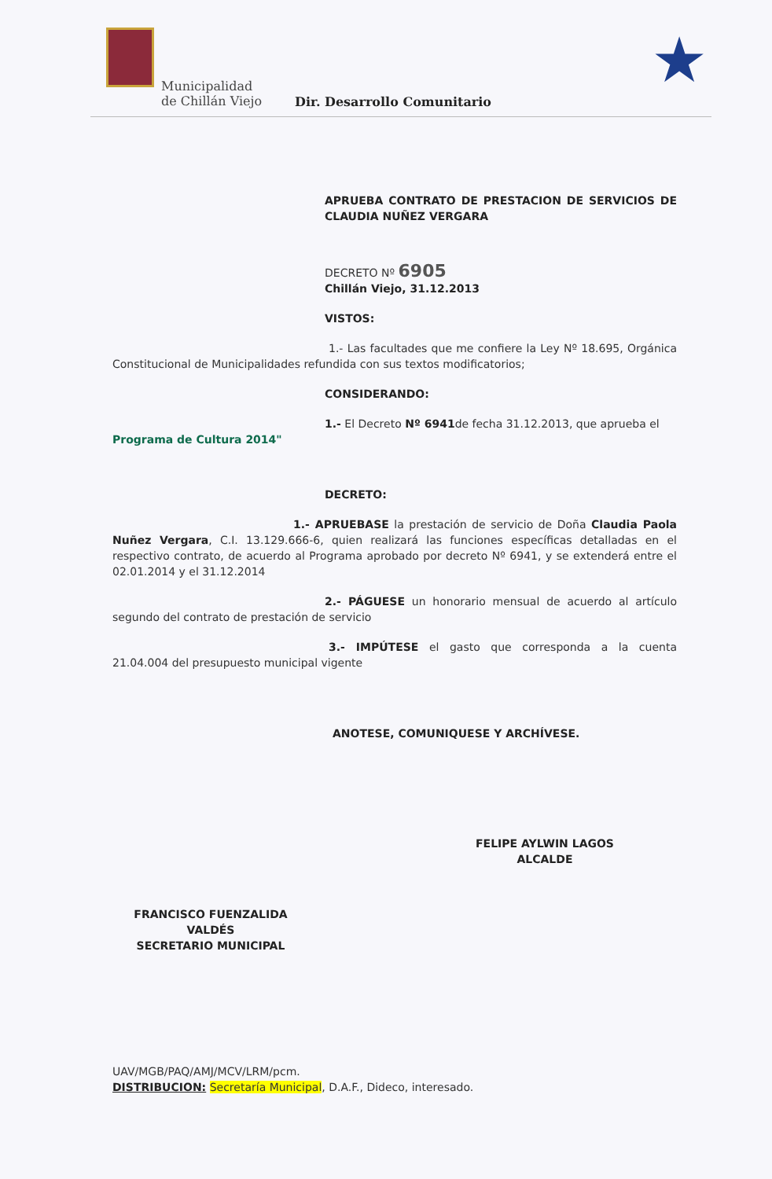Municipalidad
de Chillán Viejo
Dir. Desarrollo Comunitario
★
APRUEBA CONTRATO DE PRESTACION DE SERVICIOS DE CLAUDIA NUÑEZ VERGARA
DECRETO Nº 6905
Chillán Viejo, 31.12.2013
VISTOS:
1.- Las facultades que me confiere la Ley Nº 18.695, Orgánica Constitucional de Municipalidades refundida con sus textos modificatorios;
CONSIDERANDO:
1.- El Decreto Nº 6941de fecha 31.12.2013, que aprueba el
Programa de Cultura 2014"
DECRETO:
1.- APRUEBASE la prestación de servicio de Doña Claudia Paola Nuñez Vergara, C.I. 13.129.666-6, quien realizará las funciones específicas detalladas en el respectivo contrato, de acuerdo al Programa aprobado por decreto Nº 6941, y se extenderá entre el 02.01.2014 y el 31.12.2014
2.- PÁGUESE un honorario mensual de acuerdo al artículo segundo del contrato de prestación de servicio
3.- IMPÚTESE el gasto que corresponda a la cuenta 21.04.004 del presupuesto municipal vigente
ANOTESE, COMUNIQUESE Y ARCHÍVESE.
FELIPE AYLWIN LAGOS
ALCALDE
FRANCISCO FUENZALIDA VALDÉS
SECRETARIO MUNICIPAL
UAV/MGB/PAQ/AMJ/MCV/LRM/pcm.
DISTRIBUCION: Secretaría Municipal, D.A.F., Dideco, interesado.